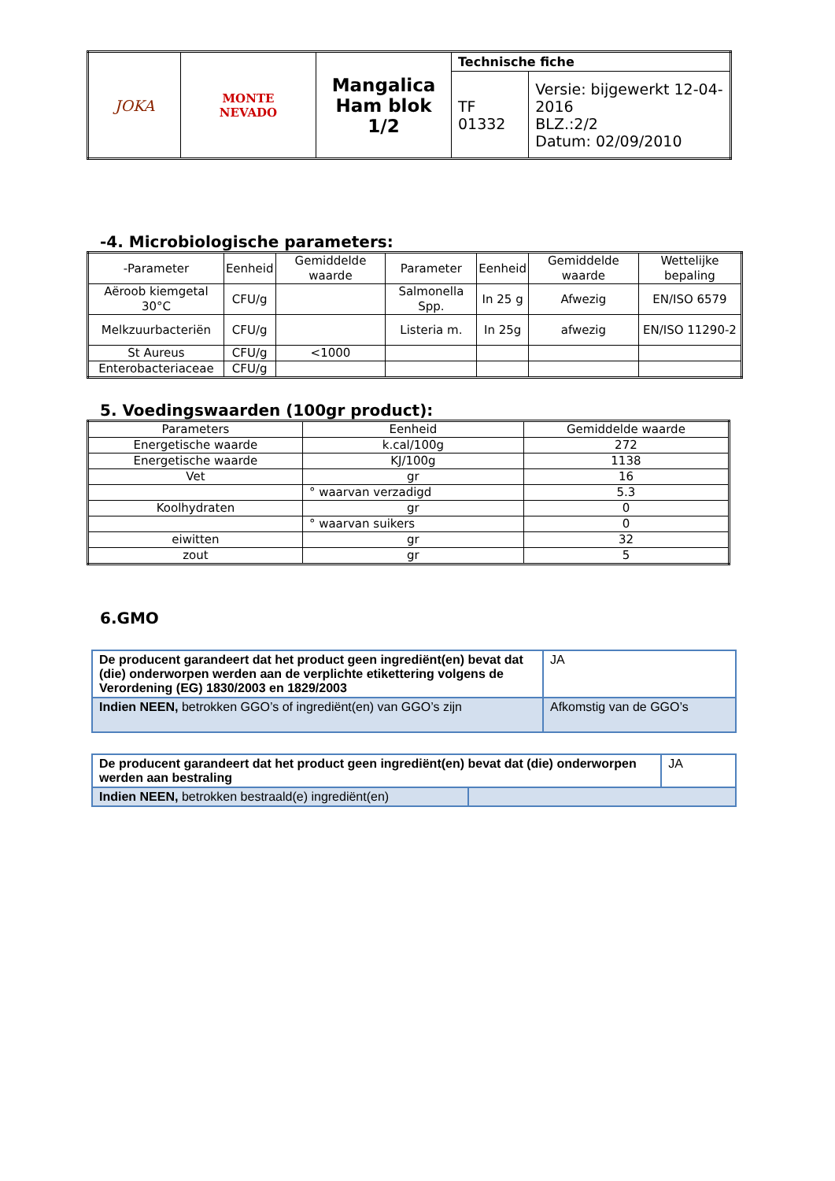| JOKA | MONTE NEVADO | Mangalica Ham blok 1/2 | Technische fiche | |
| | | | TF 01332 | Versie: bijgewerkt 12-04-2016 BLZ.:2/2 Datum: 02/09/2010 |
-4. Microbiologische parameters:
| -Parameter | Eenheid | Gemiddelde waarde | Parameter | Eenheid | Gemiddelde waarde | Wettelijke bepaling |
| --- | --- | --- | --- | --- | --- | --- |
| Aëroob kiemgetal 30°C | CFU/g | | Salmonella Spp. | In 25 g | Afwezig | EN/ISO 6579 |
| Melkzuurbacteriën | CFU/g | | Listeria m. | In 25g | afwezig | EN/ISO 11290-2 |
| St Aureus | CFU/g | <1000 | | | | |
| Enterobacteriaceae | CFU/g | | | | | |
5. Voedingswaarden (100gr product):
| Parameters | Eenheid | Gemiddelde waarde |
| --- | --- | --- |
| Energetische waarde | k.cal/100g | 272 |
| Energetische waarde | KJ/100g | 1138 |
| Vet | gr | 16 |
| | ° waarvan verzadigd | 5.3 |
| Koolhydraten | gr | 0 |
| | ° waarvan suikers | 0 |
| eiwitten | gr | 32 |
| zout | gr | 5 |
6.GMO
| De producent garandeert dat het product geen ingrediënt(en) bevat dat (die) onderworpen werden aan de verplichte etikettering volgens de Verordening (EG) 1830/2003 en 1829/2003 | JA |
| Indien NEEN, betrokken GGO’s of ingrediënt(en) van GGO’s zijn | Afkomstig van de GGO’s |
| De producent garandeert dat het product geen ingrediënt(en) bevat dat (die) onderworpen werden aan bestraling | | JA |
| Indien NEEN, betrokken bestraald(e) ingrediënt(en) | | |